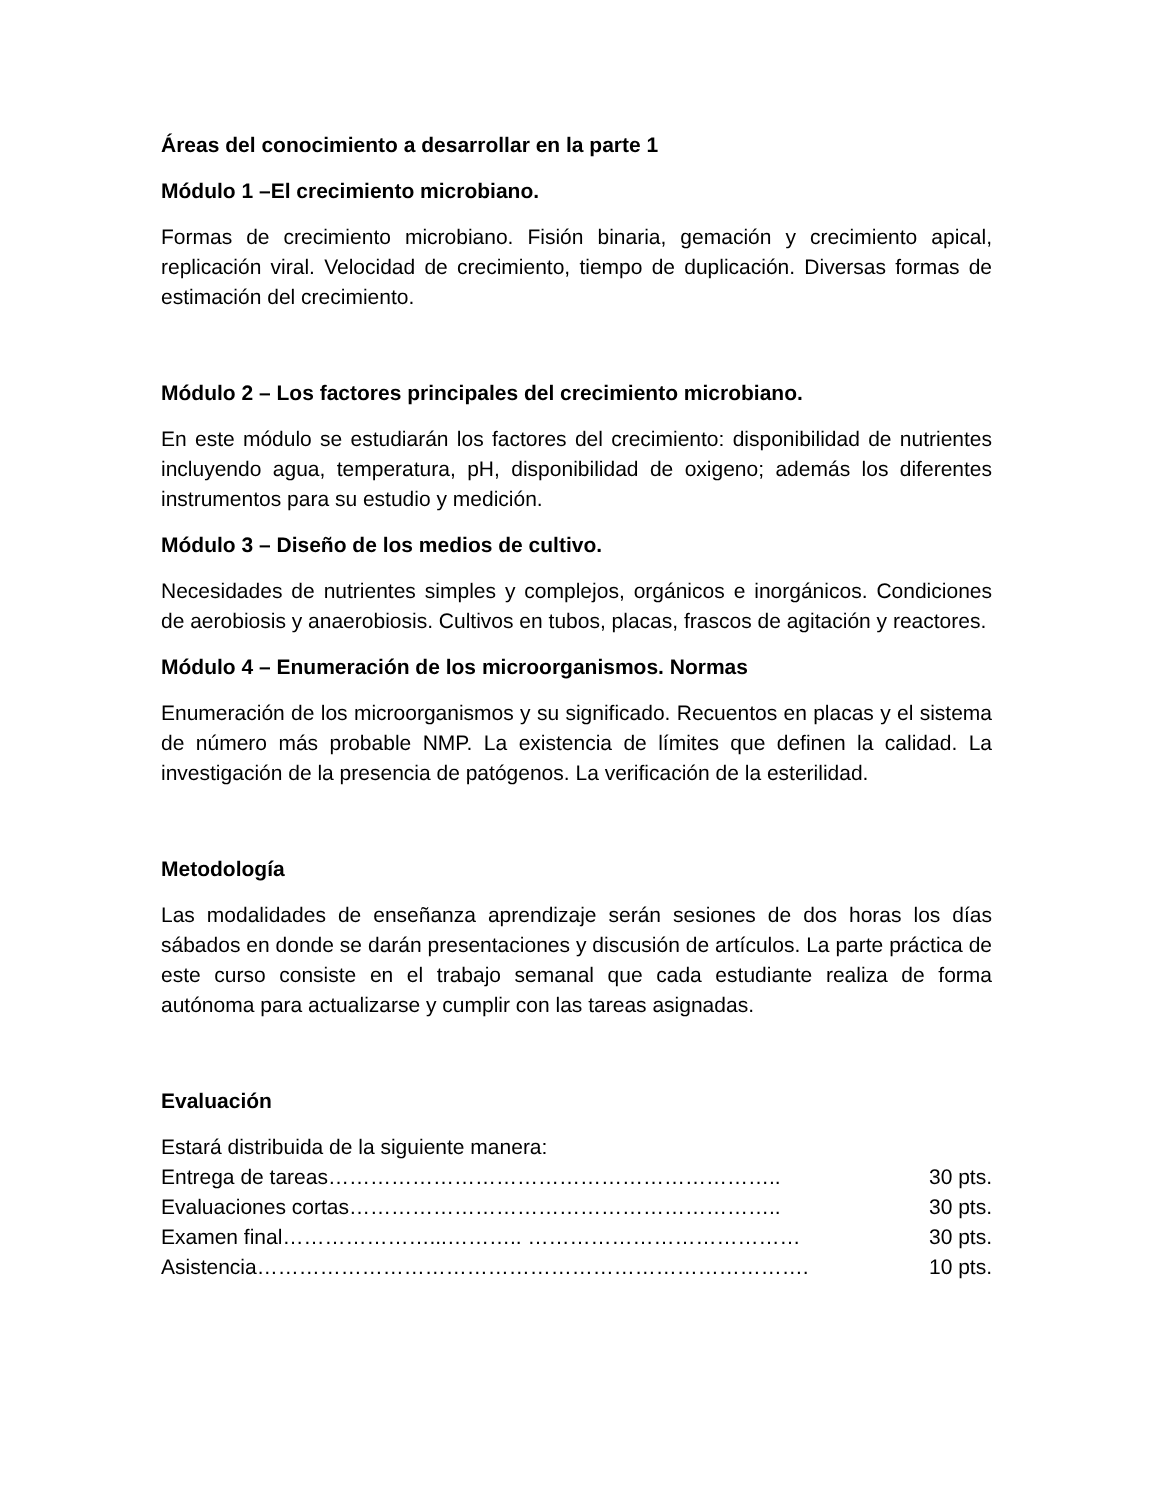Áreas del conocimiento a desarrollar en la parte 1
Módulo 1 –El crecimiento microbiano.
Formas de crecimiento microbiano. Fisión binaria, gemación y crecimiento apical, replicación viral. Velocidad de crecimiento, tiempo de duplicación. Diversas formas de estimación del crecimiento.
Módulo 2 – Los factores principales del crecimiento microbiano.
En este módulo se estudiarán los factores del crecimiento: disponibilidad de nutrientes incluyendo agua, temperatura, pH, disponibilidad de oxigeno; además los diferentes instrumentos para su estudio y medición.
Módulo 3 – Diseño de los medios de cultivo.
Necesidades de nutrientes simples y complejos, orgánicos e inorgánicos. Condiciones de aerobiosis y anaerobiosis. Cultivos en tubos, placas, frascos de agitación y reactores.
Módulo 4 – Enumeración de los microorganismos. Normas
Enumeración de los microorganismos y su significado. Recuentos en placas y el sistema de número más probable NMP. La existencia de límites que definen la calidad. La investigación de la presencia de patógenos. La verificación de la esterilidad.
Metodología
Las modalidades de enseñanza aprendizaje serán sesiones de dos horas los días sábados en donde se darán presentaciones y discusión de artículos. La parte práctica de este curso consiste en el trabajo semanal que cada estudiante realiza de forma autónoma para actualizarse y cumplir con las tareas asignadas.
Evaluación
Estará distribuida de la siguiente manera:
Entrega de tareas……………………………………………………….. 30 pts.
Evaluaciones cortas…………………………………………………….. 30 pts.
Examen final…………………...……….. ………………………………… 30 pts.
Asistencia……………………………………………………………………. 10 pts.